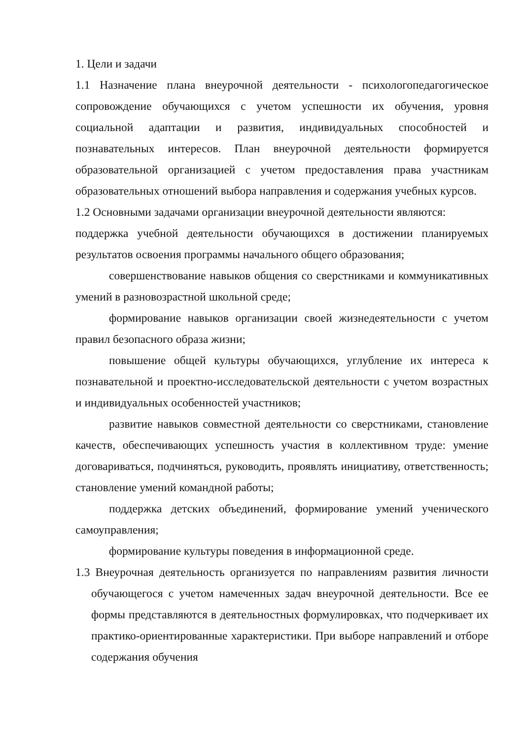1. Цели и задачи
1.1 Назначение плана внеурочной деятельности - психологопедагогическое сопровождение обучающихся с учетом успешности их обучения, уровня социальной адаптации и развития, индивидуальных способностей и познавательных интересов. План внеурочной деятельности формируется образовательной организацией с учетом предоставления права участникам образовательных отношений выбора направления и содержания учебных курсов.
1.2 Основными задачами организации внеурочной деятельности являются:
поддержка учебной деятельности обучающихся в достижении планируемых результатов освоения программы начального общего образования;
совершенствование навыков общения со сверстниками и коммуникативных умений в разновозрастной школьной среде;
формирование навыков организации своей жизнедеятельности с учетом правил безопасного образа жизни;
повышение общей культуры обучающихся, углубление их интереса к познавательной и проектно-исследовательской деятельности с учетом возрастных и индивидуальных особенностей участников;
развитие навыков совместной деятельности со сверстниками, становление качеств, обеспечивающих успешность участия в коллективном труде: умение договариваться, подчиняться, руководить, проявлять инициативу, ответственность; становление умений командной работы;
поддержка детских объединений, формирование умений ученического самоуправления;
формирование культуры поведения в информационной среде.
1.3 Внеурочная деятельность организуется по направлениям развития личности обучающегося с учетом намеченных задач внеурочной деятельности. Все ее формы представляются в деятельностных формулировках, что подчеркивает их практико-ориентированные характеристики. При выборе направлений и отборе содержания обучения